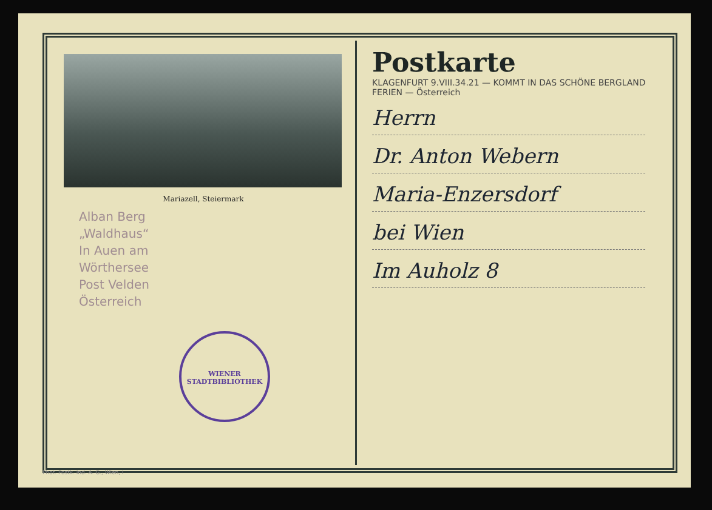Mariazell, Steiermark
Alban Berg
„Waldhaus“
In Auen am
Wörthersee
Post Velden
Österreich
WIENER STADTBIBLIOTHEK
Postkarte
KLAGENFURT 9.VIII.34.21 — KOMMT IN DAS SCHÖNE BERGLAND FERIEN — Österreich
Herrn
Dr. Anton Webern
Maria-Enzersdorf
bei Wien
Im Auholz 8
Phot. Postk. Ind. A. G., Wien, I